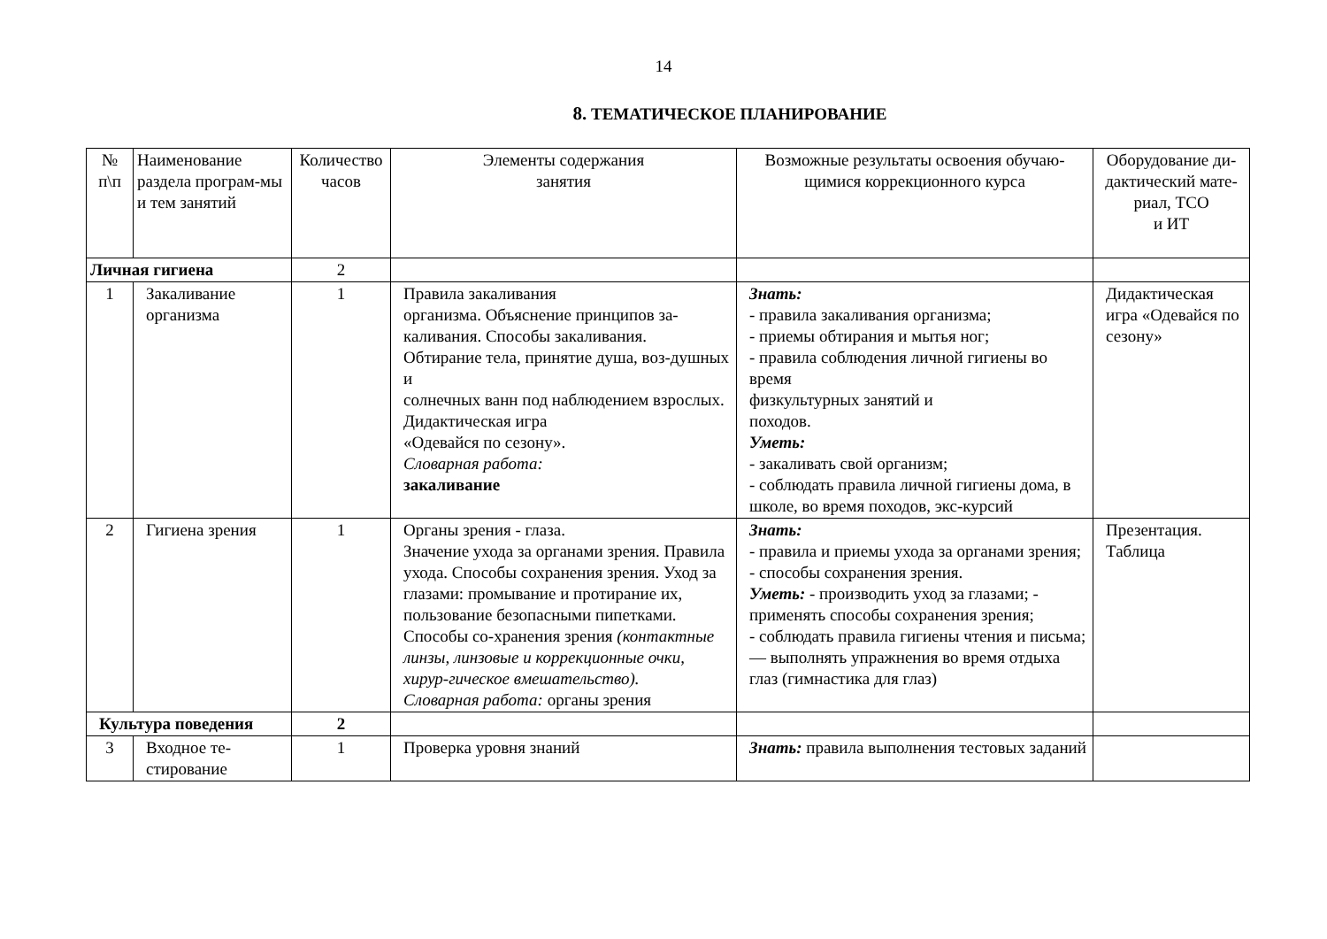14
8. ТЕМАТИЧЕСКОЕ ПЛАНИРОВАНИЕ
| № п\п | Наименование раздела програм-мы и тем занятий | Количество часов | Элементы содержания занятия | Возможные результаты освоения обучаю-щимися коррекционного курса | Оборудование ди-дактический мате-риал, ТСО и ИТ |
| --- | --- | --- | --- | --- | --- |
| Личная гигиена | | 2 | | | |
| 1 | Закаливание организма | 1 | Правила закаливания организма. Объяснение принципов за-каливания. Способы закаливания. Обтирание тела, принятие душа, воз-душных и солнечных ванн под наблюдением взрослых. Дидактическая игра «Одевайся по сезону». Словарная работа: закаливание | Знать: - правила закаливания организма; - приемы обтирания и мытья ног; - правила соблюдения личной гигиены во время физкультурных занятий и походов. Уметь: - закаливать свой организм; - соблюдать правила личной гигиены дома, в школе, во время походов, экс-курсий | Дидактическая игра «Одевайся по сезону» |
| 2 | Гигиена зрения | 1 | Органы зрения - глаза. Значение ухода за органами зрения. Правила ухода. Способы сохранения зрения. Уход за глазами: промывание и протирание их, пользование безопасными пипетками. Способы со-хранения зрения (контактные линзы, линзовые и коррекционные очки, хирур-гическое вмешательство). Словарная работа: органы зрения | Знать: - правила и приемы ухода за органами зрения; - способы сохранения зрения. Уметь: - производить уход за глазами; - применять способы сохранения зрения; - соблюдать правила гигиены чтения и письма; — выполнять упражнения во время отдыха глаз (гимнастика для глаз) | Презентация. Таблица |
| Культура поведения | | 2 | | | |
| 3 | Входное те-стирование | 1 | Проверка уровня знаний | Знать: правила выполнения тестовых заданий | |